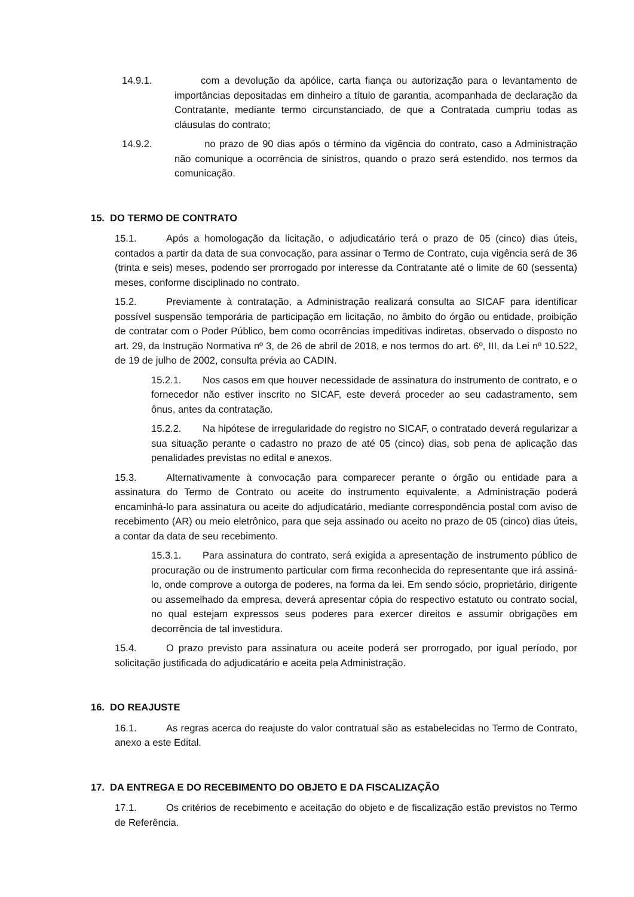14.9.1. com a devolução da apólice, carta fiança ou autorização para o levantamento de importâncias depositadas em dinheiro a título de garantia, acompanhada de declaração da Contratante, mediante termo circunstanciado, de que a Contratada cumpriu todas as cláusulas do contrato;
14.9.2. no prazo de 90 dias após o término da vigência do contrato, caso a Administração não comunique a ocorrência de sinistros, quando o prazo será estendido, nos termos da comunicação.
15. DO TERMO DE CONTRATO
15.1. Após a homologação da licitação, o adjudicatário terá o prazo de 05 (cinco) dias úteis, contados a partir da data de sua convocação, para assinar o Termo de Contrato, cuja vigência será de 36 (trinta e seis) meses, podendo ser prorrogado por interesse da Contratante até o limite de 60 (sessenta) meses, conforme disciplinado no contrato.
15.2. Previamente à contratação, a Administração realizará consulta ao SICAF para identificar possível suspensão temporária de participação em licitação, no âmbito do órgão ou entidade, proibição de contratar com o Poder Público, bem como ocorrências impeditivas indiretas, observado o disposto no art. 29, da Instrução Normativa nº 3, de 26 de abril de 2018, e nos termos do art. 6º, III, da Lei nº 10.522, de 19 de julho de 2002, consulta prévia ao CADIN.
15.2.1. Nos casos em que houver necessidade de assinatura do instrumento de contrato, e o fornecedor não estiver inscrito no SICAF, este deverá proceder ao seu cadastramento, sem ônus, antes da contratação.
15.2.2. Na hipótese de irregularidade do registro no SICAF, o contratado deverá regularizar a sua situação perante o cadastro no prazo de até 05 (cinco) dias, sob pena de aplicação das penalidades previstas no edital e anexos.
15.3. Alternativamente à convocação para comparecer perante o órgão ou entidade para a assinatura do Termo de Contrato ou aceite do instrumento equivalente, a Administração poderá encaminhá-lo para assinatura ou aceite do adjudicatário, mediante correspondência postal com aviso de recebimento (AR) ou meio eletrônico, para que seja assinado ou aceito no prazo de 05 (cinco) dias úteis, a contar da data de seu recebimento.
15.3.1. Para assinatura do contrato, será exigida a apresentação de instrumento público de procuração ou de instrumento particular com firma reconhecida do representante que irá assiná-lo, onde comprove a outorga de poderes, na forma da lei. Em sendo sócio, proprietário, dirigente ou assemelhado da empresa, deverá apresentar cópia do respectivo estatuto ou contrato social, no qual estejam expressos seus poderes para exercer direitos e assumir obrigações em decorrência de tal investidura.
15.4. O prazo previsto para assinatura ou aceite poderá ser prorrogado, por igual período, por solicitação justificada do adjudicatário e aceita pela Administração.
16. DO REAJUSTE
16.1. As regras acerca do reajuste do valor contratual são as estabelecidas no Termo de Contrato, anexo a este Edital.
17. DA ENTREGA E DO RECEBIMENTO DO OBJETO E DA FISCALIZAÇÃO
17.1. Os critérios de recebimento e aceitação do objeto e de fiscalização estão previstos no Termo de Referência.